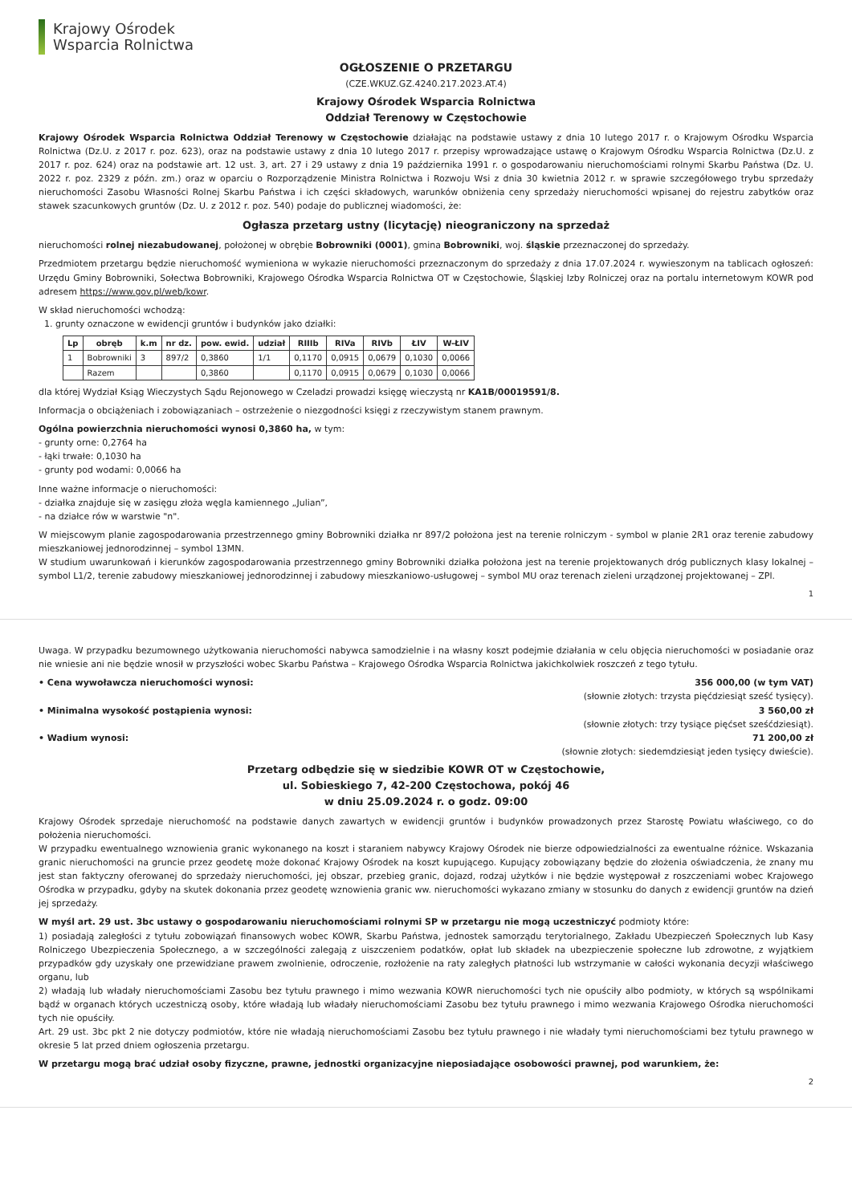Krajowy Ośrodek
Wsparcia Rolnictwa
OGŁOSZENIE O PRZETARGU
(CZE.WKUZ.GZ.4240.217.2023.AT.4)
Krajowy Ośrodek Wsparcia Rolnictwa
Oddział Terenowy w Częstochowie
Krajowy Ośrodek Wsparcia Rolnictwa Oddział Terenowy w Częstochowie działając na podstawie ustawy z dnia 10 lutego 2017 r. o Krajowym Ośrodku Wsparcia Rolnictwa (Dz.U. z 2017 r. poz. 623), oraz na podstawie ustawy z dnia 10 lutego 2017 r. przepisy wprowadzające ustawę o Krajowym Ośrodku Wsparcia Rolnictwa (Dz.U. z 2017 r. poz. 624) oraz na podstawie art. 12 ust. 3, art. 27 i 29 ustawy z dnia 19 października 1991 r. o gospodarowaniu nieruchomościami rolnymi Skarbu Państwa (Dz. U. 2022 r. poz. 2329 z późn. zm.) oraz w oparciu o Rozporządzenie Ministra Rolnictwa i Rozwoju Wsi z dnia 30 kwietnia 2012 r. w sprawie szczegółowego trybu sprzedaży nieruchomości Zasobu Własności Rolnej Skarbu Państwa i ich części składowych, warunków obniżenia ceny sprzedaży nieruchomości wpisanej do rejestru zabytków oraz stawek szacunkowych gruntów (Dz. U. z 2012 r. poz. 540) podaje do publicznej wiadomości, że:
Ogłasza przetarg ustny (licytację) nieograniczony na sprzedaż
nieruchomości rolnej niezabudowanej, położonej w obrębie Bobrowniki (0001), gmina Bobrowniki, woj. śląskie przeznaczonej do sprzedaży.
Przedmiotem przetargu będzie nieruchomość wymieniona w wykazie nieruchomości przeznaczonym do sprzedaży z dnia 17.07.2024 r. wywieszonym na tablicach ogłoszeń: Urzędu Gminy Bobrowniki, Sołectwa Bobrowniki, Krajowego Ośrodka Wsparcia Rolnictwa OT w Częstochowie, Śląskiej Izby Rolniczej oraz na portalu internetowym KOWR pod adresem https://www.gov.pl/web/kowr.
W skład nieruchomości wchodzą:
1. grunty oznaczone w ewidencji gruntów i budynków jako działki:
| Lp | obręb | k.m | nr dz. | pow. ewid. | udział | RIIIb | RIVa | RIVb | ŁIV | W-ŁIV |
| --- | --- | --- | --- | --- | --- | --- | --- | --- | --- | --- |
| 1 | Bobrowniki | 3 | 897/2 | 0,3860 | 1/1 | 0,1170 | 0,0915 | 0,0679 | 0,1030 | 0,0066 |
| | Razem | | | 0,3860 | | 0,1170 | 0,0915 | 0,0679 | 0,1030 | 0,0066 |
dla której Wydział Ksiąg Wieczystych Sądu Rejonowego w Czeladzi prowadzi księgę wieczystą nr KA1B/00019591/8.
Informacja o obciążeniach i zobowiązaniach – ostrzeżenie o niezgodności księgi z rzeczywistym stanem prawnym.
Ogólna powierzchnia nieruchomości wynosi 0,3860 ha, w tym:
- grunty orne: 0,2764 ha
- łąki trwałe: 0,1030 ha
- grunty pod wodami: 0,0066 ha
Inne ważne informacje o nieruchomości:
- działka znajduje się w zasięgu złoża węgla kamiennego „Julian”,
- na działce rów w warstwie "n".
W miejscowym planie zagospodarowania przestrzennego gminy Bobrowniki działka nr 897/2 położona jest na terenie rolniczym - symbol w planie 2R1 oraz terenie zabudowy mieszkaniowej jednorodzinnej – symbol 13MN.
W studium uwarunkowań i kierunków zagospodarowania przestrzennego gminy Bobrowniki działka położona jest na terenie projektowanych dróg publicznych klasy lokalnej – symbol L1/2, terenie zabudowy mieszkaniowej jednorodzinnej i zabudowy mieszkaniowo-usługowej – symbol MU oraz terenach zieleni urządzonej projektowanej – ZPl.
1
Uwaga. W przypadku bezumownego użytkowania nieruchomości nabywca samodzielnie i na własny koszt podejmie działania w celu objęcia nieruchomości w posiadanie oraz nie wniesie ani nie będzie wnosił w przyszłości wobec Skarbu Państwa – Krajowego Ośrodka Wsparcia Rolnictwa jakichkolwiek roszczeń z tego tytułu.
• Cena wywoławcza nieruchomości wynosi: 356 000,00 (w tym VAT)
(słownie złotych: trzysta pięćdziesiąt sześć tysięcy).
• Minimalna wysokość postąpienia wynosi: 3 560,00 zł
(słownie złotych: trzy tysiące pięćset sześćdziesiąt).
• Wadium wynosi: 71 200,00 zł
(słownie złotych: siedemdziesiąt jeden tysięcy dwieście).
Przetarg odbędzie się w siedzibie KOWR OT w Częstochowie,
ul. Sobieskiego 7, 42-200 Częstochowa, pokój 46
w dniu 25.09.2024 r. o godz. 09:00
Krajowy Ośrodek sprzedaje nieruchomość na podstawie danych zawartych w ewidencji gruntów i budynków prowadzonych przez Starostę Powiatu właściwego, co do położenia nieruchomości.
W przypadku ewentualnego wznowienia granic wykonanego na koszt i staraniem nabywcy Krajowy Ośrodek nie bierze odpowiedzialności za ewentualne różnice. Wskazania granic nieruchomości na gruncie przez geodetę może dokonać Krajowy Ośrodek na koszt kupującego. Kupujący zobowiązany będzie do złożenia oświadczenia, że znany mu jest stan faktyczny oferowanej do sprzedaży nieruchomości, jej obszar, przebieg granic, dojazd, rodzaj użytków i nie będzie występował z roszczeniami wobec Krajowego Ośrodka w przypadku, gdyby na skutek dokonania przez geodetę wznowienia granic ww. nieruchomości wykazano zmiany w stosunku do danych z ewidencji gruntów na dzień jej sprzedaży.
W myśl art. 29 ust. 3bc ustawy o gospodarowaniu nieruchomościami rolnymi SP w przetargu nie mogą uczestniczyć podmioty które:
1) posiadają zaległości z tytułu zobowiązań finansowych wobec KOWR, Skarbu Państwa, jednostek samorządu terytorialnego, Zakładu Ubezpieczeń Społecznych lub Kasy Rolniczego Ubezpieczenia Społecznego, a w szczególności zalegają z uiszczeniem podatków, opłat lub składek na ubezpieczenie społeczne lub zdrowotne, z wyjątkiem przypadków gdy uzyskały one przewidziane prawem zwolnienie, odroczenie, rozłożenie na raty zaległych płatności lub wstrzymanie w całości wykonania decyzji właściwego organu, lub
2) władają lub władały nieruchomościami Zasobu bez tytułu prawnego i mimo wezwania KOWR nieruchomości tych nie opuściły albo podmioty, w których są wspólnikami bądź w organach których uczestniczą osoby, które władają lub władały nieruchomościami Zasobu bez tytułu prawnego i mimo wezwania Krajowego Ośrodka nieruchomości tych nie opuściły.
Art. 29 ust. 3bc pkt 2 nie dotyczy podmiotów, które nie władają nieruchomościami Zasobu bez tytułu prawnego i nie władały tymi nieruchomościami bez tytułu prawnego w okresie 5 lat przed dniem ogłoszenia przetargu.
W przetargu mogą brać udział osoby fizyczne, prawne, jednostki organizacyjne nieposiadające osobowości prawnej, pod warunkiem, że:
2